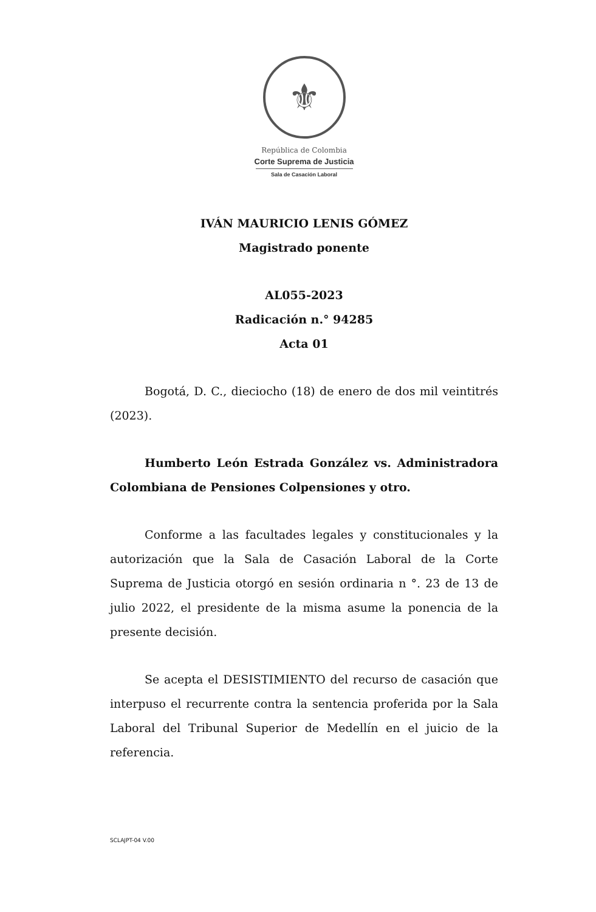⚜
República de Colombia
Corte Suprema de Justicia
Sala de Casación Laboral
IVÁN MAURICIO LENIS GÓMEZ
Magistrado ponente
AL055-2023
Radicación n.° 94285
Acta 01
Bogotá, D. C., dieciocho (18) de enero de dos mil veintitrés (2023).
Humberto León Estrada González vs. Administradora Colombiana de Pensiones Colpensiones y otro.
Conforme a las facultades legales y constitucionales y la autorización que la Sala de Casación Laboral de la Corte Suprema de Justicia otorgó en sesión ordinaria n °. 23 de 13 de julio 2022, el presidente de la misma asume la ponencia de la presente decisión.
Se acepta el DESISTIMIENTO del recurso de casación que interpuso el recurrente contra la sentencia proferida por la Sala Laboral del Tribunal Superior de Medellín en el juicio de la referencia.
SCLAJPT-04 V.00